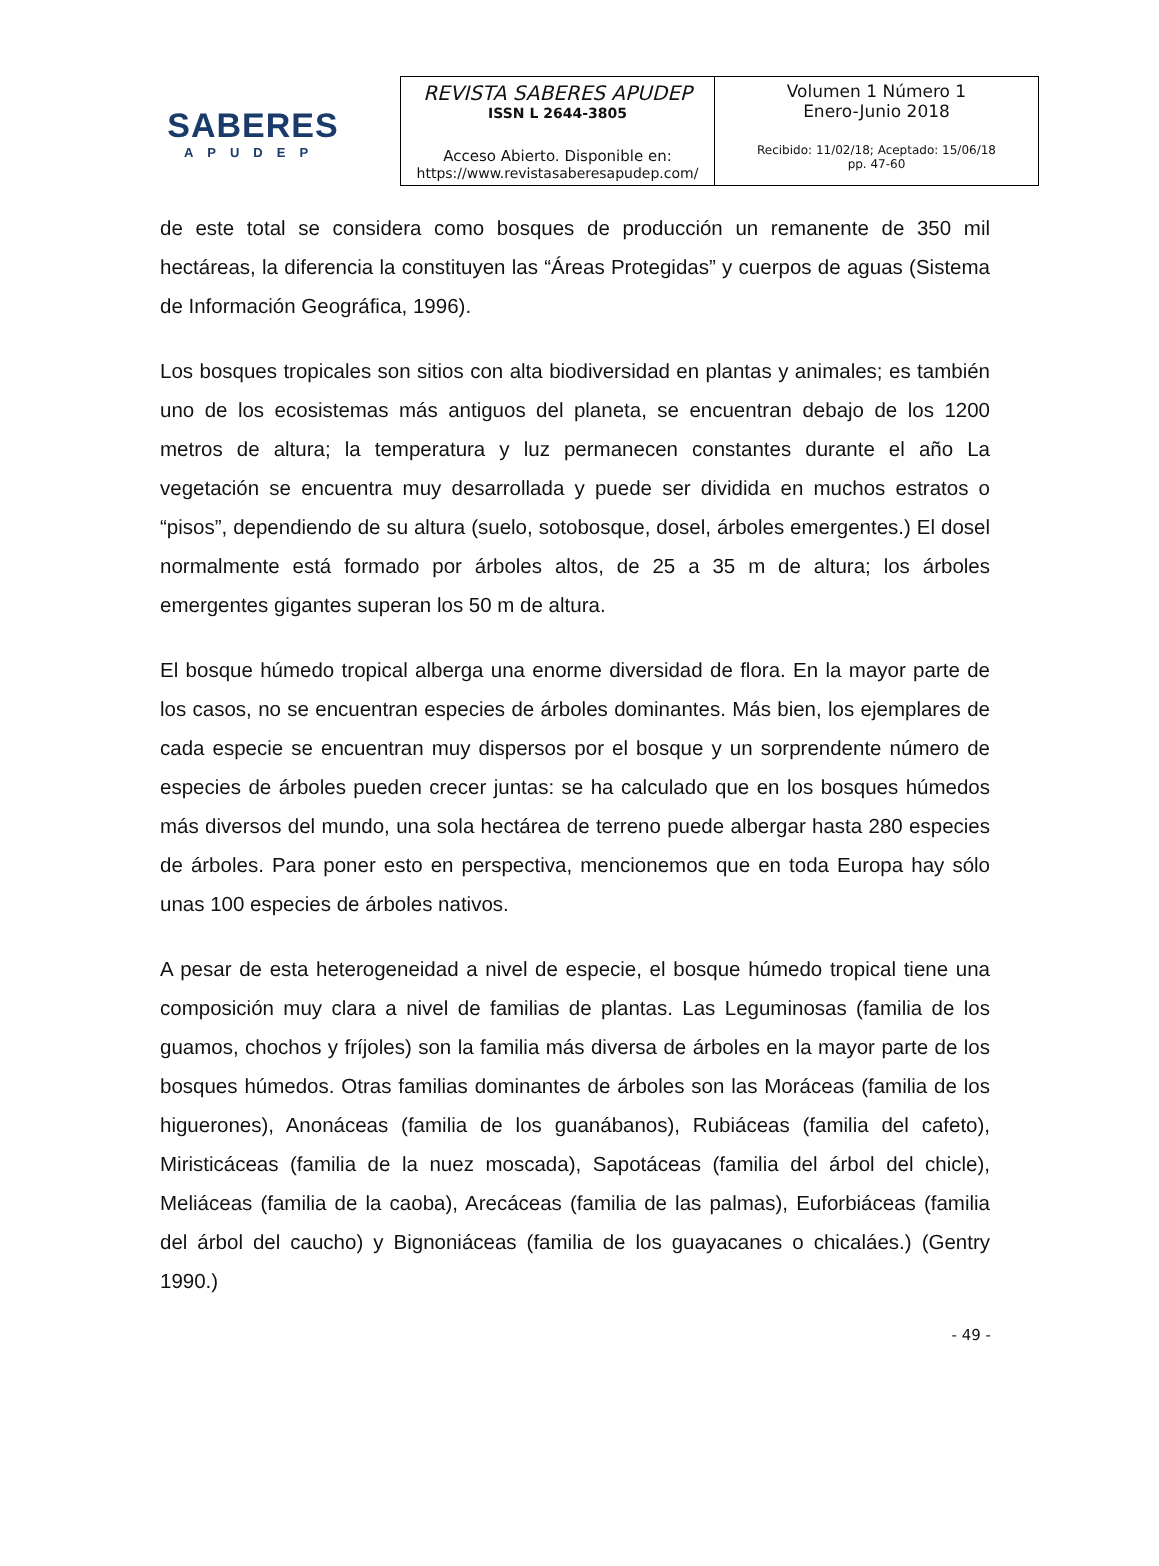SABERES
APUDEP
| REVISTA SABERES APUDEP ISSN L 2644-3805 Acceso Abierto. Disponible en: https://www.revistasaberesapudep.com/ | Volumen 1 Número 1 Enero-Junio 2018 Recibido: 11/02/18; Aceptado: 15/06/18 pp. 47-60 |
de este total se considera como bosques de producción un remanente de 350 mil hectáreas, la diferencia la constituyen las “Áreas Protegidas” y cuerpos de aguas (Sistema de Información Geográfica, 1996).
Los bosques tropicales son sitios con alta biodiversidad en plantas y animales; es también uno de los ecosistemas más antiguos del planeta, se encuentran debajo de los 1200 metros de altura; la temperatura y luz permanecen constantes durante el año La vegetación se encuentra muy desarrollada y puede ser dividida en muchos estratos o “pisos”, dependiendo de su altura (suelo, sotobosque, dosel, árboles emergentes.) El dosel normalmente está formado por árboles altos, de 25 a 35 m de altura; los árboles emergentes gigantes superan los 50 m de altura.
El bosque húmedo tropical alberga una enorme diversidad de flora. En la mayor parte de los casos, no se encuentran especies de árboles dominantes. Más bien, los ejemplares de cada especie se encuentran muy dispersos por el bosque y un sorprendente número de especies de árboles pueden crecer juntas: se ha calculado que en los bosques húmedos más diversos del mundo, una sola hectárea de terreno puede albergar hasta 280 especies de árboles. Para poner esto en perspectiva, mencionemos que en toda Europa hay sólo unas 100 especies de árboles nativos.
A pesar de esta heterogeneidad a nivel de especie, el bosque húmedo tropical tiene una composición muy clara a nivel de familias de plantas. Las Leguminosas (familia de los guamos, chochos y fríjoles) son la familia más diversa de árboles en la mayor parte de los bosques húmedos. Otras familias dominantes de árboles son las Moráceas (familia de los higuerones), Anonáceas (familia de los guanábanos), Rubiáceas (familia del cafeto), Miristicáceas (familia de la nuez moscada), Sapotáceas (familia del árbol del chicle), Meliáceas (familia de la caoba), Arecáceas (familia de las palmas), Euforbiáceas (familia del árbol del caucho) y Bignoniáceas (familia de los guayacanes o chicaláes.) (Gentry 1990.)
- 49 -